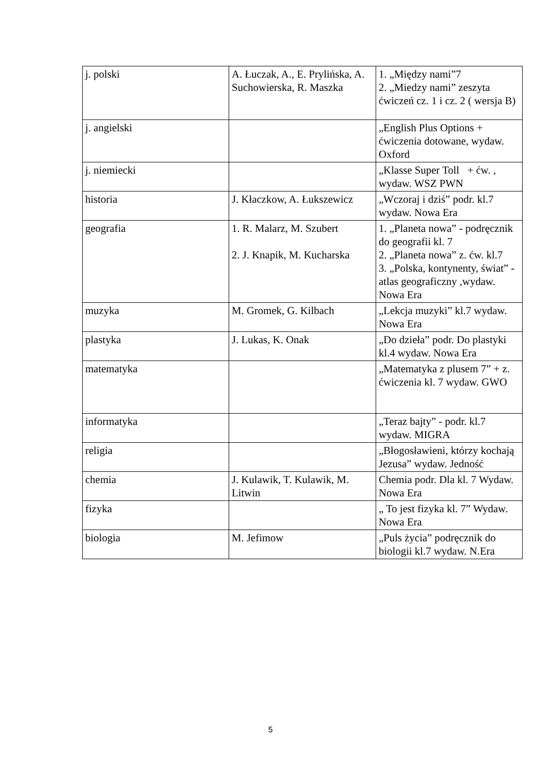| j. polski | A. Łuczak, A., E. Prylińska, A. Suchowierska, R. Maszka | 1. „Między nami”7 2. „Miedzy nami” zeszyta ćwiczeń cz. 1 i cz. 2 ( wersja B) |
| j. angielski | | „English Plus Options + ćwiczenia dotowane, wydaw. Oxford |
| j. niemiecki | | „Klasse Super Toll + ćw. , wydaw. WSZ PWN |
| historia | J. Kłaczkow, A. Łukszewicz | „Wczoraj i dziś” podr. kl.7 wydaw. Nowa Era |
| geografia | 1. R. Malarz, M. Szubert 2. J. Knapik, M. Kucharska | 1. „Planeta nowa” - podręcznik do geografii kl. 7 2. „Planeta nowa” z. ćw. kl.7 3. „Polska, kontynenty, świat” - atlas geograficzny ,wydaw. Nowa Era |
| muzyka | M. Gromek, G. Kilbach | „Lekcja muzyki” kl.7 wydaw. Nowa Era |
| plastyka | J. Lukas, K. Onak | „Do dzieła” podr. Do plastyki kl.4 wydaw. Nowa Era |
| matematyka | | „Matematyka z plusem 7” + z. ćwiczenia kl. 7 wydaw. GWO |
| informatyka | | „Teraz bajty” - podr. kl.7 wydaw. MIGRA |
| religia | | „Błogosławieni, którzy kochają Jezusa” wydaw. Jedność |
| chemia | J. Kulawik, T. Kulawik, M. Litwin | Chemia podr. Dla kl. 7 Wydaw. Nowa Era |
| fizyka | | „ To jest fizyka kl. 7” Wydaw. Nowa Era |
| biologia | M. Jefimow | „Puls życia” podręcznik do biologii kl.7 wydaw. N.Era |
5